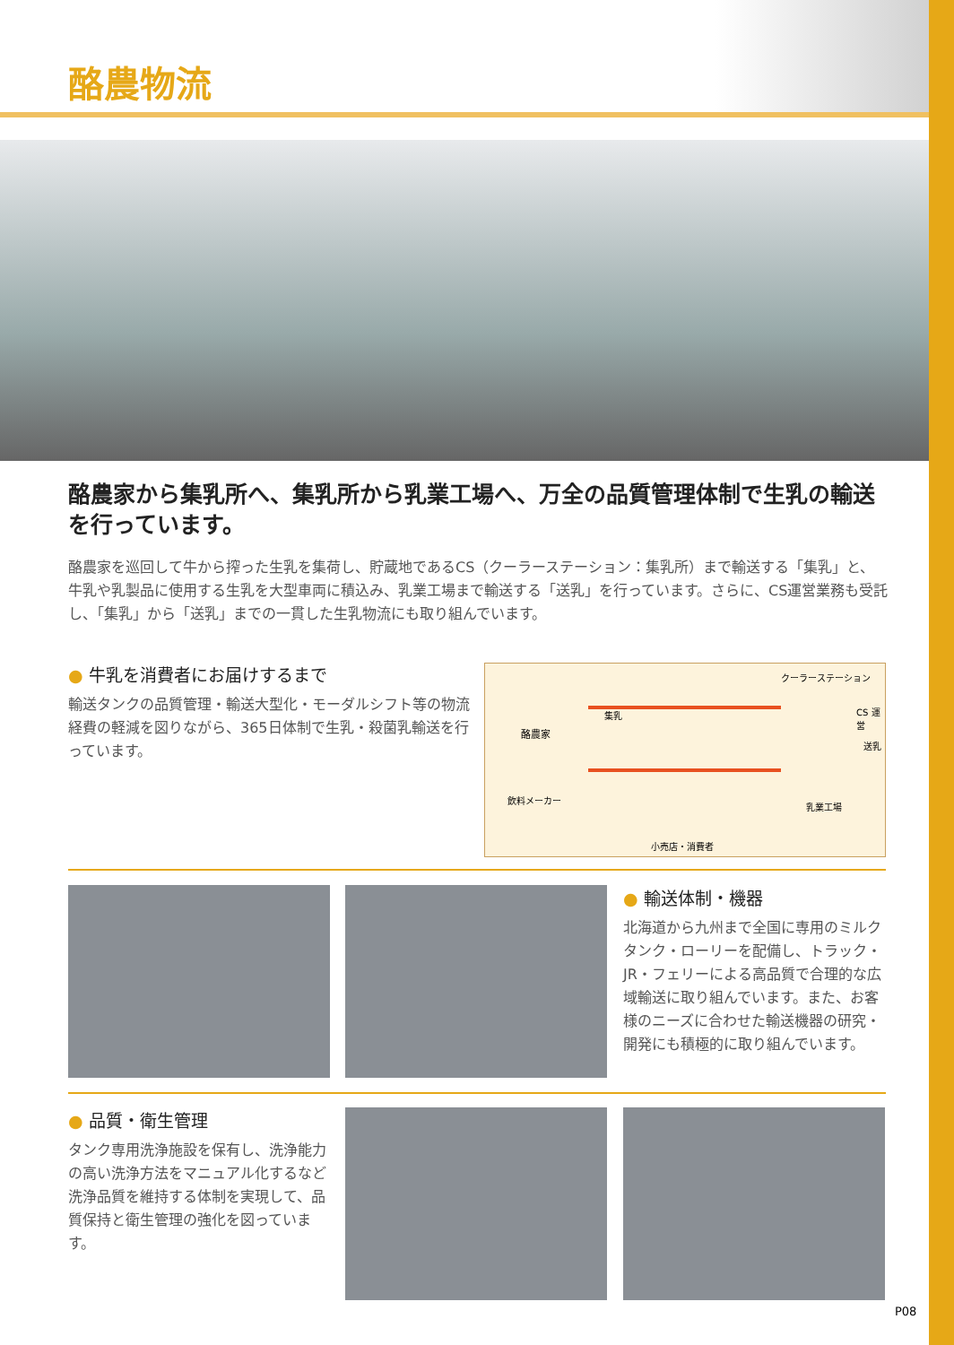酪農物流
酪農家から集乳所へ、集乳所から乳業工場へ、万全の品質管理体制で生乳の輸送を行っています。
酪農家を巡回して牛から搾った生乳を集荷し、貯蔵地であるCS（クーラーステーション：集乳所）まで輸送する「集乳」と、牛乳や乳製品に使用する生乳を大型車両に積込み、乳業工場まで輸送する「送乳」を行っています。さらに、CS運営業務も受託し、「集乳」から「送乳」までの一貫した生乳物流にも取り組んでいます。
● 牛乳を消費者にお届けするまで
輸送タンクの品質管理・輸送大型化・モーダルシフト等の物流経費の軽減を図りながら、365日体制で生乳・殺菌乳輸送を行っています。
クーラーステーション
酪農家
集乳 CS 運営
送乳
飲料メーカー
乳業工場
小売店・消費者
● 輸送体制・機器
北海道から九州まで全国に専用のミルクタンク・ローリーを配備し、トラック・JR・フェリーによる高品質で合理的な広域輸送に取り組んでいます。また、お客様のニーズに合わせた輸送機器の研究・開発にも積極的に取り組んでいます。
● 品質・衛生管理
タンク専用洗浄施設を保有し、洗浄能力の高い洗浄方法をマニュアル化するなど洗浄品質を維持する体制を実現して、品質保持と衛生管理の強化を図っています。
P08